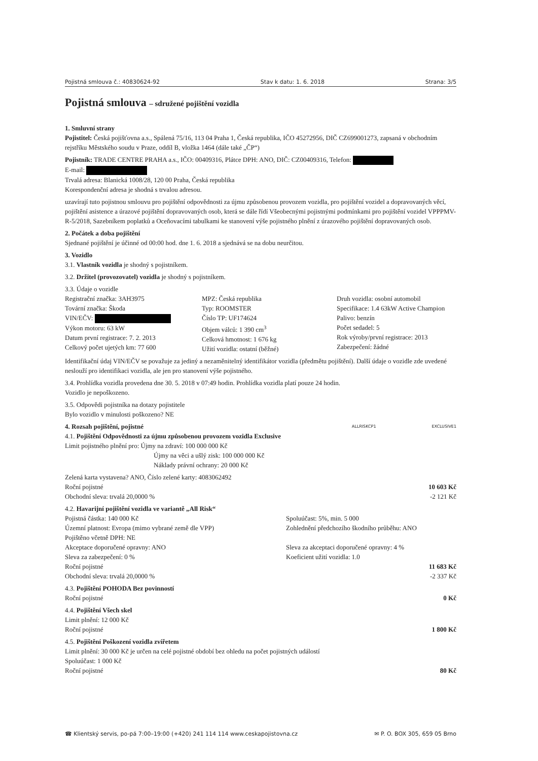Pojistná smlouva č.: 40830624-92 Stav k datu: 1. 6. 2018 Strana: 3/5
Pojistná smlouva – sdružené pojištění vozidla
1. Smluvní strany
Pojistitel: Česká pojišťovna a.s., Spálená 75/16, 113 04 Praha 1, Česká republika, IČO 45272956, DIČ CZ699001273, zapsaná v obchodním rejstříku Městského soudu v Praze, oddíl B, vložka 1464 (dále také „ČP“)
Pojistník: TRADE CENTRE PRAHA a.s., IČO: 00409316, Plátce DPH: ANO, DIČ: CZ00409316, Telefon:
E-mail:
Trvalá adresa: Blanická 1008/28, 120 00 Praha, Česká republika
Korespondenční adresa je shodná s trvalou adresou.
uzavírají tuto pojistnou smlouvu pro pojištění odpovědnosti za újmu způsobenou provozem vozidla, pro pojištění vozidel a dopravovaných věcí, pojištění asistence a úrazové pojištění dopravovaných osob, která se dále řídí Všeobecnými pojistnými podmínkami pro pojištění vozidel VPPPMV-R-5/2018, Sazebníkem poplatků a Oceňovacími tabulkami ke stanovení výše pojistného plnění z úrazového pojištění dopravovaných osob.
2. Počátek a doba pojištění
Sjednané pojištění je účinné od 00:00 hod. dne 1. 6. 2018 a sjednává se na dobu neurčitou.
3. Vozidlo
3.1. Vlastník vozidla je shodný s pojistníkem.
3.2. Držitel (provozovatel) vozidla je shodný s pojistníkem.
3.3. Údaje o vozidle
Registrační značka: 3AH3975
Tovární značka: Škoda
VIN/EČV:
Výkon motoru: 63 kW
Datum první registrace: 7. 2. 2013
Celkový počet ujetých km: 77 600
MPZ: Česká republika
Typ: ROOMSTER
Číslo TP: UF174624
Objem válců: 1 390 cm<sup>3</sup>
Celková hmotnost: 1 676 kg
Užití vozidla: ostatní (běžné)
Druh vozidla: osobní automobil
Specifikace: 1.4 63kW Active Champion
Palivo: benzín
Počet sedadel: 5
Rok výroby/první registrace: 2013
Zabezpečení: žádné
Identifikační údaj VIN/EČV se považuje za jediný a nezaměnitelný identifikátor vozidla (předmětu pojištění). Další údaje o vozidle zde uvedené neslouží pro identifikaci vozidla, ale jen pro stanovení výše pojistného.
3.4. Prohlídka vozidla provedena dne 30. 5. 2018 v 07:49 hodin. Prohlídka vozidla platí pouze 24 hodin.
Vozidlo je nepoškozeno.
3.5. Odpovědi pojistníka na dotazy pojistitele
Bylo vozidlo v minulosti poškozeno? NE
4. Rozsah pojištění, pojistné ALLRISKCP1 EXCLUSIVE1
4.1. Pojištění Odpovědnosti za újmu způsobenou provozem vozidla Exclusive
Limit pojistného plnění pro: Újmy na zdraví: 100 000 000 Kč
Újmy na věci a ušlý zisk: 100 000 000 Kč
Náklady právní ochrany: 20 000 Kč
Zelená karta vystavena? ANO, Číslo zelené karty: 4083062492
Roční pojistné 10 603 Kč
Obchodní sleva: trvalá 20,0000 % -2 121 Kč
4.2. Havarijní pojištění vozidla ve variantě „All Risk“
Pojistná částka: 140 000 Kč
Územní platnost: Evropa (mimo vybrané země dle VPP)
Pojištěno včetně DPH: NE
Akceptace doporučené opravny: ANO
Sleva za zabezpečení: 0 %
Spoluúčast: 5%, min. 5 000
Zohlednění předchozího škodního průběhu: ANO
Sleva za akceptaci doporučené opravny: 4 %
Koeficient užití vozidla: 1.0
Roční pojistné 11 683 Kč
Obchodní sleva: trvalá 20,0000 % -2 337 Kč
4.3. Pojištění POHODA Bez povinností
Roční pojistné 0 Kč
4.4. Pojištění Všech skel
Limit plnění: 12 000 Kč
Roční pojistné 1 800 Kč
4.5. Pojištění Poškození vozidla zvířetem
Limit plnění: 30 000 Kč je určen na celé pojistné období bez ohledu na počet pojistných událostí
Spoluúčast: 1 000 Kč
Roční pojistné 80 Kč
☎ Klientský servis, po-pá 7:00–19:00 (+420) 241 114 114 www.ceskapojistovna.cz ✉ P. O. BOX 305, 659 05 Brno